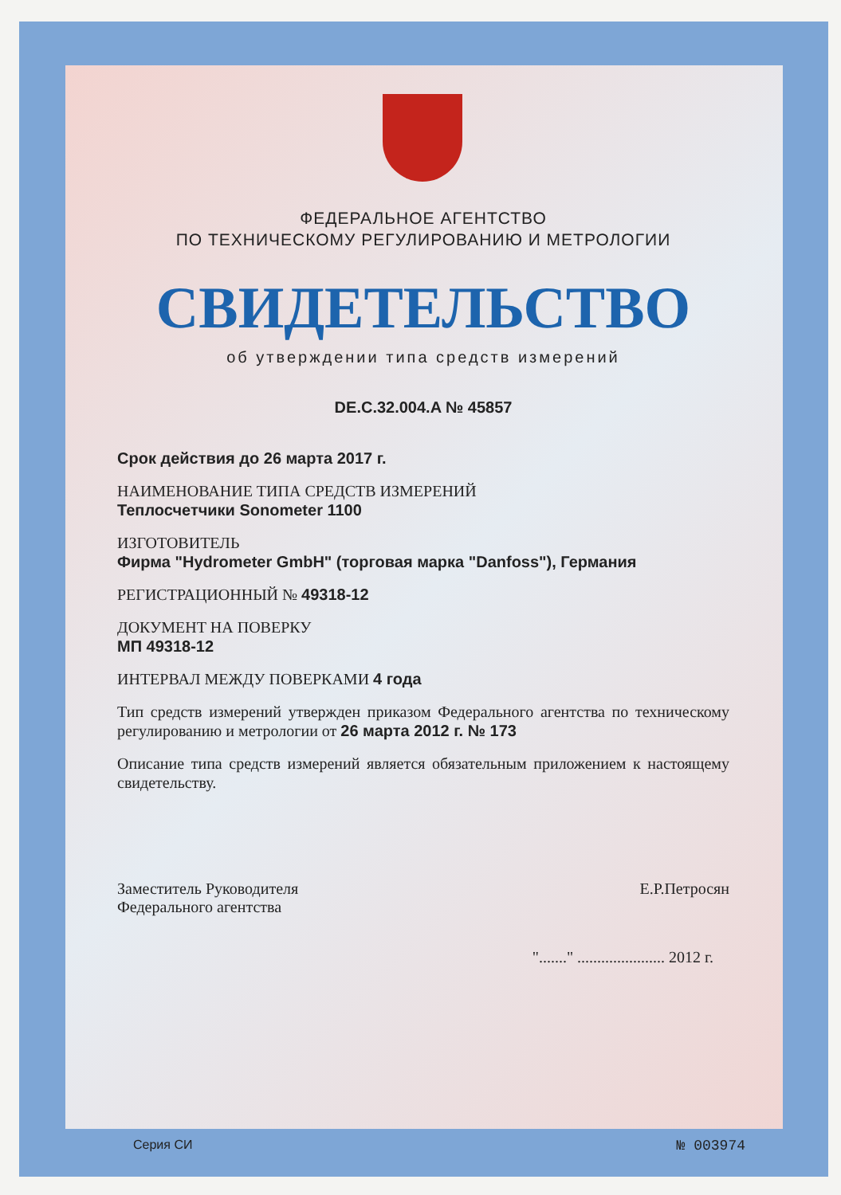ФЕДЕРАЛЬНОЕ АГЕНТСТВО
ПО ТЕХНИЧЕСКОМУ РЕГУЛИРОВАНИЮ И МЕТРОЛОГИИ
СВИДЕТЕЛЬСТВО
об утверждении типа средств измерений
DE.C.32.004.A № 45857
Срок действия до 26 марта 2017 г.
НАИМЕНОВАНИЕ ТИПА СРЕДСТВ ИЗМЕРЕНИЙ
Теплосчетчики Sonometer 1100
ИЗГОТОВИТЕЛЬ
Фирма "Hydrometer GmbH" (торговая марка "Danfoss"), Германия
РЕГИСТРАЦИОННЫЙ № 49318-12
ДОКУМЕНТ НА ПОВЕРКУ
МП 49318-12
ИНТЕРВАЛ МЕЖДУ ПОВЕРКАМИ 4 года
Тип средств измерений утвержден приказом Федерального агентства по техническому регулированию и метрологии от 26 марта 2012 г. № 173
Описание типа средств измерений является обязательным приложением к настоящему свидетельству.
Заместитель Руководителя
Федерального агентства
Е.Р.Петросян
"......." ...................... 2012 г.
Серия СИ № 003974